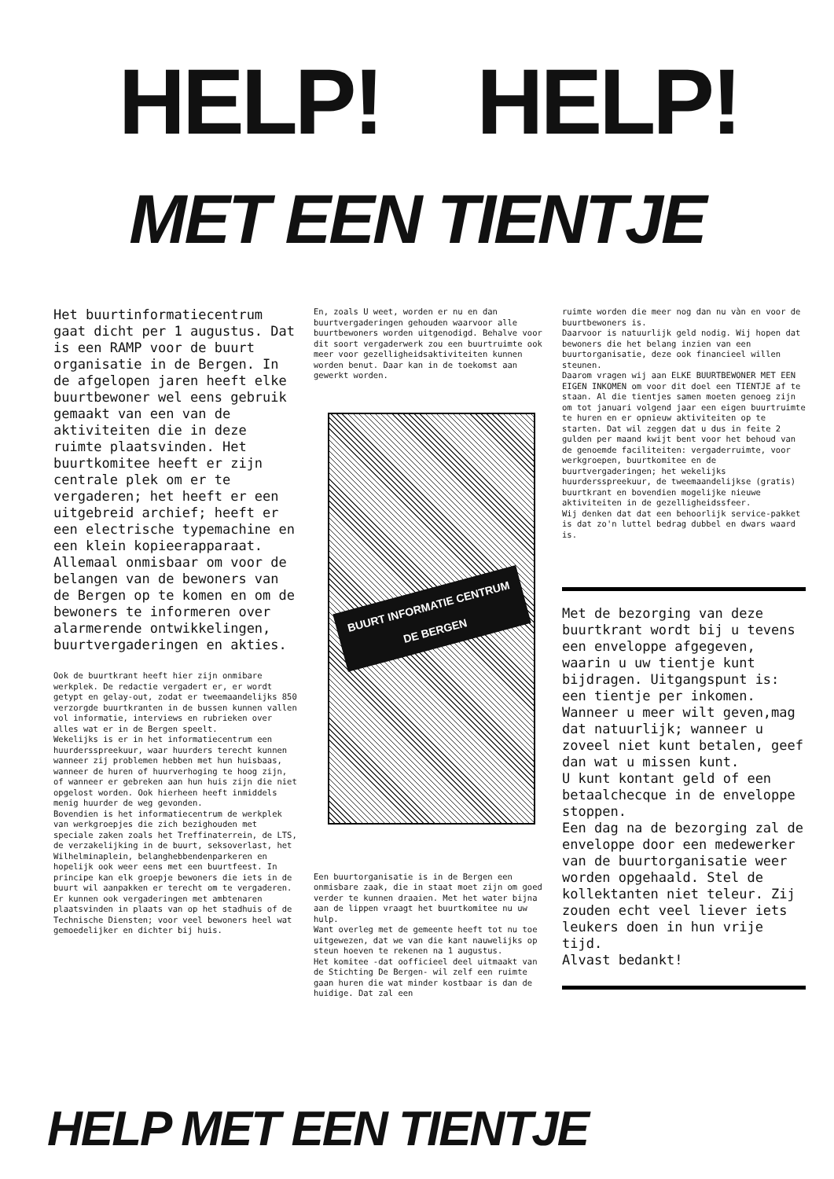HELP! HELP!
MET EEN TIENTJE
Het buurtinformatiecentrum gaat dicht per 1 augustus. Dat is een RAMP voor de buurt organisatie in de Bergen. In de afgelopen jaren heeft elke buurtbewoner wel eens gebruik gemaakt van een van de aktiviteiten die in deze ruimte plaatsvinden. Het buurtkomitee heeft er zijn centrale plek om er te vergaderen; het heeft er een uitgebreid archief; heeft er een electrische typemachine en een klein kopieerapparaat. Allemaal onmisbaar om voor de belangen van de bewoners van de Bergen op te komen en om de bewoners te informeren over alarmerende ontwikkelingen, buurtvergaderingen en akties.
Ook de buurtkrant heeft hier zijn onmibare werkplek. De redactie vergadert er, er wordt getypt en gelay-out, zodat er tweemaandelijks 850 verzorgde buurtkranten in de bussen kunnen vallen vol informatie, interviews en rubrieken over alles wat er in de Bergen speelt.
Wekelijks is er in het informatiecentrum een huurdersspreekuur, waar huurders terecht kunnen wanneer zij problemen hebben met hun huisbaas, wanneer de huren of huurverhoging te hoog zijn, of wanneer er gebreken aan hun huis zijn die niet opgelost worden. Ook hierheen heeft inmiddels menig huurder de weg gevonden.
Bovendien is het informatiecentrum de werkplek van werkgroepjes die zich bezighouden met speciale zaken zoals het Treffinaterrein, de LTS, de verzakelijking in de buurt, seksoverlast, het Wilhelminaplein, belanghebbendenparkeren en hopelijk ook weer eens met een buurtfeest. In principe kan elk groepje bewoners die iets in de buurt wil aanpakken er terecht om te vergaderen. Er kunnen ook vergaderingen met ambtenaren plaatsvinden in plaats van op het stadhuis of de Technische Diensten; voor veel bewoners heel wat gemoedelijker en dichter bij huis.
En, zoals U weet, worden er nu en dan buurtvergaderingen gehouden waarvoor alle buurtbewoners worden uitgenodigd. Behalve voor dit soort vergaderwerk zou een buurtruimte ook meer voor gezelligheidsaktiviteiten kunnen worden benut. Daar kan in de toekomst aan gewerkt worden.
BUURT INFORMATIE CENTRUM
DE BERGEN
Een buurtorganisatie is in de Bergen een onmisbare zaak, die in staat moet zijn om goed verder te kunnen draaien. Met het water bijna aan de lippen vraagt het buurtkomitee nu uw hulp.
Want overleg met de gemeente heeft tot nu toe uitgewezen, dat we van die kant nauwelijks op steun hoeven te rekenen na 1 augustus.
Het komitee -dat oofficieel deel uitmaakt van de Stichting De Bergen- wil zelf een ruimte gaan huren die wat minder kostbaar is dan de huidige. Dat zal een
ruimte worden die meer nog dan nu vàn en voor de buurtbewoners is.
Daarvoor is natuurlijk geld nodig. Wij hopen dat bewoners die het belang inzien van een buurtorganisatie, deze ook financieel willen steunen.
Daarom vragen wij aan ELKE BUURTBEWONER MET EEN EIGEN INKOMEN om voor dit doel een TIENTJE af te staan. Al die tientjes samen moeten genoeg zijn om tot januari volgend jaar een eigen buurtruimte te huren en er opnieuw aktiviteiten op te starten. Dat wil zeggen dat u dus in feite 2 gulden per maand kwijt bent voor het behoud van de genoemde faciliteiten: vergaderruimte, voor werkgroepen, buurtkomitee en de buurtvergaderingen; het wekelijks huurdersspreekuur, de tweemaandelijkse (gratis) buurtkrant en bovendien mogelijke nieuwe aktiviteiten in de gezelligheidssfeer.
Wij denken dat dat een behoorlijk service-pakket is dat zo'n luttel bedrag dubbel en dwars waard is.
Met de bezorging van deze buurtkrant wordt bij u tevens een enveloppe afgegeven, waarin u uw tientje kunt bijdragen. Uitgangspunt is: een tientje per inkomen. Wanneer u meer wilt geven,mag dat natuurlijk; wanneer u zoveel niet kunt betalen, geef dan wat u missen kunt.
U kunt kontant geld of een betaalchecque in de enveloppe stoppen.
Een dag na de bezorging zal de enveloppe door een medewerker van de buurtorganisatie weer worden opgehaald. Stel de kollektanten niet teleur. Zij zouden echt veel liever iets leukers doen in hun vrije tijd.
Alvast bedankt!
HELP MET EEN TIENTJE